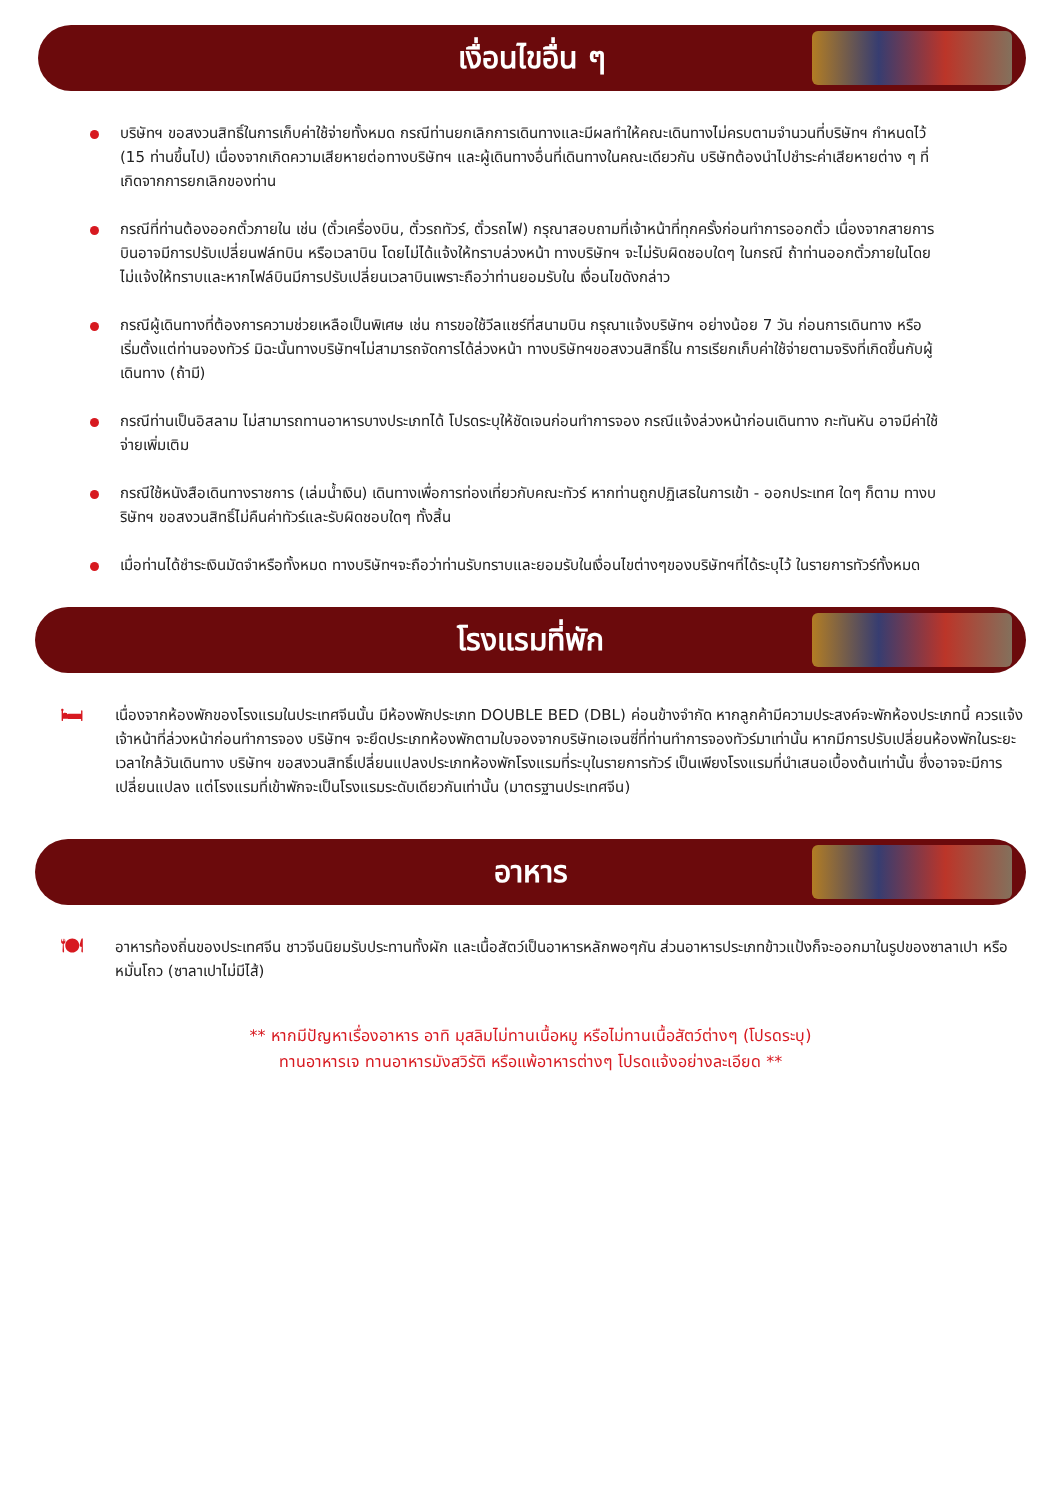เงื่อนไขอื่น ๆ
บริษัทฯ ขอสงวนสิทธิ์ในการเก็บค่าใช้จ่ายทั้งหมด กรณีท่านยกเลิกการเดินทางและมีผลทำให้คณะเดินทางไม่ครบตามจำนวนที่บริษัทฯ กำหนดไว้ (15 ท่านขึ้นไป) เนื่องจากเกิดความเสียหายต่อทางบริษัทฯ และผู้เดินทางอื่นที่เดินทางในคณะเดียวกัน บริษัทต้องนำไปชำระค่าเสียหายต่าง ๆ ที่เกิดจากการยกเลิกของท่าน
กรณีที่ท่านต้องออกตั๋วภายใน เช่น (ตั๋วเครื่องบิน, ตั๋วรถทัวร์, ตั๋วรถไฟ) กรุณาสอบถามที่เจ้าหน้าที่ทุกครั้งก่อนทำการออกตั๋ว เนื่องจากสายการบินอาจมีการปรับเปลี่ยนฟล์ทบิน หรือเวลาบิน โดยไม่ได้แจ้งให้ทราบล่วงหน้า ทางบริษัทฯ จะไม่รับผิดชอบใดๆ ในกรณี ถ้าท่านออกตั๋วภายในโดยไม่แจ้งให้ทราบและหากไฟล์บินมีการปรับเปลี่ยนเวลาบินเพราะถือว่าท่านยอมรับใน เงื่อนไขดังกล่าว
กรณีผู้เดินทางที่ต้องการความช่วยเหลือเป็นพิเศษ เช่น การขอใช้วีลแชร์ที่สนามบิน กรุณาแจ้งบริษัทฯ อย่างน้อย 7 วัน ก่อนการเดินทาง หรือเริ่มตั้งแต่ท่านจองทัวร์ มิฉะนั้นทางบริษัทฯไม่สามารถจัดการได้ล่วงหน้า ทางบริษัทฯขอสงวนสิทธิ์ใน การเรียกเก็บค่าใช้จ่ายตามจริงที่เกิดขึ้นกับผู้เดินทาง (ถ้ามี)
กรณีท่านเป็นอิสลาม ไม่สามารถทานอาหารบางประเภทได้ โปรดระบุให้ชัดเจนก่อนทำการจอง กรณีแจ้งล่วงหน้าก่อนเดินทาง กะทันหัน อาจมีค่าใช้จ่ายเพิ่มเติม
กรณีใช้หนังสือเดินทางราชการ (เล่มน้ำเงิน) เดินทางเพื่อการท่องเที่ยวกับคณะทัวร์ หากท่านถูกปฏิเสธในการเข้า - ออกประเทศ ใดๆ ก็ตาม ทางบริษัทฯ ขอสงวนสิทธิ์ไม่คืนค่าทัวร์และรับผิดชอบใดๆ ทั้งสิ้น
เมื่อท่านได้ชำระเงินมัดจำหรือทั้งหมด ทางบริษัทฯจะถือว่าท่านรับทราบและยอมรับในเงื่อนไขต่างๆของบริษัทฯที่ได้ระบุไว้ ในรายการทัวร์ทั้งหมด
โรงแรมที่พัก
🛏
เนื่องจากห้องพักของโรงแรมในประเทศจีนนั้น มีห้องพักประเภท DOUBLE BED (DBL) ค่อนข้างจำกัด หากลูกค้ามีความประสงค์จะพักห้องประเภทนี้ ควรแจ้งเจ้าหน้าที่ล่วงหน้าก่อนทำการจอง บริษัทฯ จะยึดประเภทห้องพักตามใบจองจากบริษัทเอเจนซี่ที่ท่านทำการจองทัวร์มาเท่านั้น หากมีการปรับเปลี่ยนห้องพักในระยะเวลาใกล้วันเดินทาง บริษัทฯ ขอสงวนสิทธิ์เปลี่ยนแปลงประเภทห้องพักโรงแรมที่ระบุในรายการทัวร์ เป็นเพียงโรงแรมที่นำเสนอเบื้องต้นเท่านั้น ซึ่งอาจจะมีการเปลี่ยนแปลง แต่โรงแรมที่เข้าพักจะเป็นโรงแรมระดับเดียวกันเท่านั้น (มาตรฐานประเทศจีน)
อาหาร
🍽
อาหารท้องถิ่นของประเทศจีน ชาวจีนนิยมรับประทานทั้งผัก และเนื้อสัตว์เป็นอาหารหลักพอๆกัน ส่วนอาหารประเภทข้าวแป้งก็จะออกมาในรูปของซาลาเปา หรือหมั่นโถว (ซาลาเปาไม่มีไส้)
** หากมีปัญหาเรื่องอาหาร อาทิ มุสลิมไม่ทานเนื้อหมู หรือไม่ทานเนื้อสัตว์ต่างๆ (โปรดระบุ)
ทานอาหารเจ ทานอาหารมังสวิรัติ หรือแพ้อาหารต่างๆ โปรดแจ้งอย่างละเอียด **